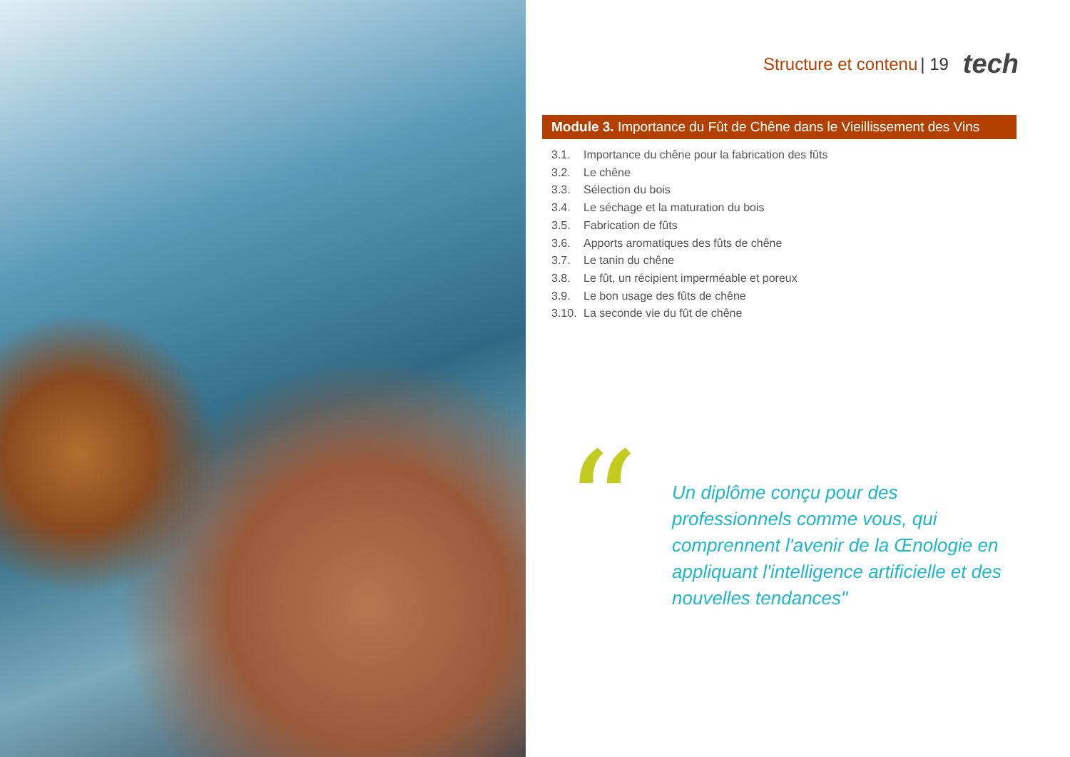Structure et contenu | 19 tech
Module 3. Importance du Fût de Chêne dans le Vieillissement des Vins
3.1. Importance du chêne pour la fabrication des fûts
3.2. Le chêne
3.3. Sélection du bois
3.4. Le séchage et la maturation du bois
3.5. Fabrication de fûts
3.6. Apports aromatiques des fûts de chêne
3.7. Le tanin du chêne
3.8. Le fût, un récipient imperméable et poreux
3.9. Le bon usage des fûts de chêne
3.10. La seconde vie du fût de chêne
“
Un diplôme conçu pour des professionnels comme vous, qui comprennent l'avenir de la Œnologie en appliquant l'intelligence artificielle et des nouvelles tendances"